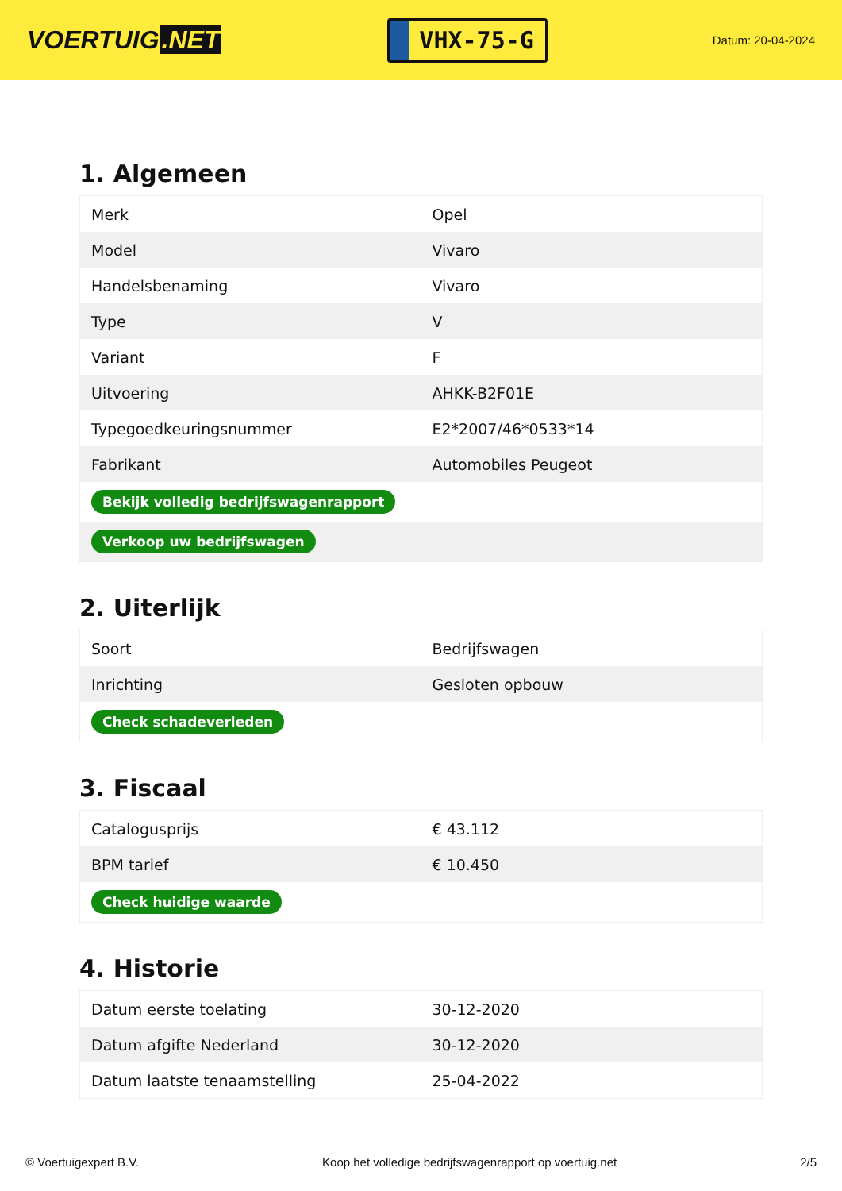VOERTUIG.NET
VHX-75-G
Datum: 20-04-2024
1. Algemeen
| Merk | Opel |
| Model | Vivaro |
| Handelsbenaming | Vivaro |
| Type | V |
| Variant | F |
| Uitvoering | AHKK-B2F01E |
| Typegoedkeuringsnummer | E2*2007/46*0533*14 |
| Fabrikant | Automobiles Peugeot |
| Bekijk volledig bedrijfswagenrapport | |
| Verkoop uw bedrijfswagen | |
2. Uiterlijk
| Soort | Bedrijfswagen |
| Inrichting | Gesloten opbouw |
| Check schadeverleden | |
3. Fiscaal
| Catalogusprijs | € 43.112 |
| BPM tarief | € 10.450 |
| Check huidige waarde | |
4. Historie
| Datum eerste toelating | 30-12-2020 |
| Datum afgifte Nederland | 30-12-2020 |
| Datum laatste tenaamstelling | 25-04-2022 |
© Voertuigexpert B.V. Koop het volledige bedrijfswagenrapport op voertuig.net 2/5